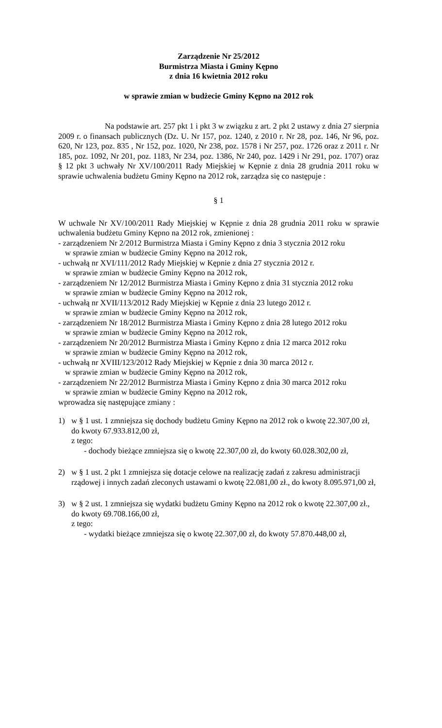Zarządzenie Nr 25/2012
Burmistrza Miasta i Gminy Kępno
z dnia 16 kwietnia 2012 roku
w sprawie zmian w budżecie Gminy Kępno na 2012 rok
Na podstawie art. 257 pkt 1 i pkt 3 w związku z art. 2 pkt 2 ustawy z dnia 27 sierpnia 2009 r. o finansach publicznych (Dz. U. Nr 157, poz. 1240, z 2010 r. Nr 28, poz. 146, Nr 96, poz. 620, Nr 123, poz. 835 , Nr 152, poz. 1020, Nr 238, poz. 1578 i Nr 257, poz. 1726 oraz z 2011 r. Nr 185, poz. 1092, Nr 201, poz. 1183, Nr 234, poz. 1386, Nr 240, poz. 1429 i Nr 291, poz. 1707) oraz § 12 pkt 3 uchwały Nr XV/100/2011 Rady Miejskiej w Kępnie z dnia 28 grudnia 2011 roku w sprawie uchwalenia budżetu Gminy Kępno na 2012 rok, zarządza się co następuje :
§ 1
W uchwale Nr XV/100/2011 Rady Miejskiej w Kępnie z dnia 28 grudnia 2011 roku w sprawie uchwalenia budżetu Gminy Kępno na 2012 rok, zmienionej :
- zarządzeniem Nr 2/2012 Burmistrza Miasta i Gminy Kępno z dnia 3 stycznia 2012 roku
w sprawie zmian w budżecie Gminy Kępno na 2012 rok,
- uchwałą nr XVI/111/2012 Rady Miejskiej w Kępnie z dnia 27 stycznia 2012 r.
w sprawie zmian w budżecie Gminy Kępno na 2012 rok,
- zarządzeniem Nr 12/2012 Burmistrza Miasta i Gminy Kępno z dnia 31 stycznia 2012 roku
w sprawie zmian w budżecie Gminy Kępno na 2012 rok,
- uchwałą nr XVII/113/2012 Rady Miejskiej w Kępnie z dnia 23 lutego 2012 r.
w sprawie zmian w budżecie Gminy Kępno na 2012 rok,
- zarządzeniem Nr 18/2012 Burmistrza Miasta i Gminy Kępno z dnia 28 lutego 2012 roku
w sprawie zmian w budżecie Gminy Kępno na 2012 rok,
- zarządzeniem Nr 20/2012 Burmistrza Miasta i Gminy Kępno z dnia 12 marca 2012 roku
w sprawie zmian w budżecie Gminy Kępno na 2012 rok,
- uchwałą nr XVIII/123/2012 Rady Miejskiej w Kępnie z dnia 30 marca 2012 r.
w sprawie zmian w budżecie Gminy Kępno na 2012 rok,
- zarządzeniem Nr 22/2012 Burmistrza Miasta i Gminy Kępno z dnia 30 marca 2012 roku
w sprawie zmian w budżecie Gminy Kępno na 2012 rok,
wprowadza się następujące zmiany :
1) w § 1 ust. 1 zmniejsza się dochody budżetu Gminy Kępno na 2012 rok o kwotę 22.307,00 zł, do kwoty 67.933.812,00 zł,
z tego:
- dochody bieżące zmniejsza się o kwotę 22.307,00 zł, do kwoty 60.028.302,00 zł,
2) w § 1 ust. 2 pkt 1 zmniejsza się dotacje celowe na realizację zadań z zakresu administracji rządowej i innych zadań zleconych ustawami o kwotę 22.081,00 zł., do kwoty 8.095.971,00 zł,
3) w § 2 ust. 1 zmniejsza się wydatki budżetu Gminy Kępno na 2012 rok o kwotę 22.307,00 zł., do kwoty 69.708.166,00 zł,
z tego:
- wydatki bieżące zmniejsza się o kwotę 22.307,00 zł, do kwoty 57.870.448,00 zł,